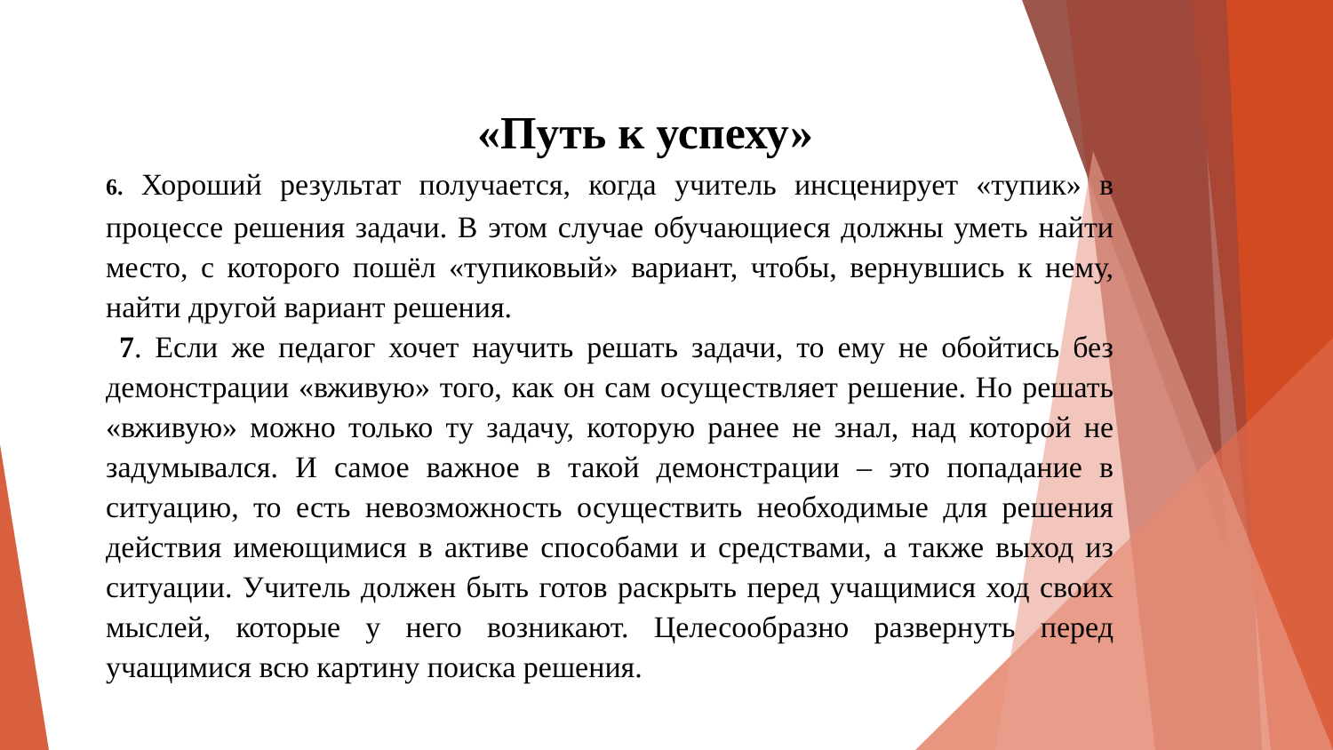«Путь к успеху»
6. Хороший результат получается, когда учитель инсценирует «тупик» в процессе решения задачи. В этом случае обучающиеся должны уметь найти место, с которого пошёл «тупиковый» вариант, чтобы, вернувшись к нему, найти другой вариант решения.
7. Если же педагог хочет научить решать задачи, то ему не обойтись без демонстрации «вживую» того, как он сам осуществляет решение. Но решать «вживую» можно только ту задачу, которую ранее не знал, над которой не задумывался. И самое важное в такой демонстрации – это попадание в ситуацию, то есть невозможность осуществить необходимые для решения действия имеющимися в активе способами и средствами, а также выход из ситуации. Учитель должен быть готов раскрыть перед учащимися ход своих мыслей, которые у него возникают. Целесообразно развернуть перед учащимися всю картину поиска решения.